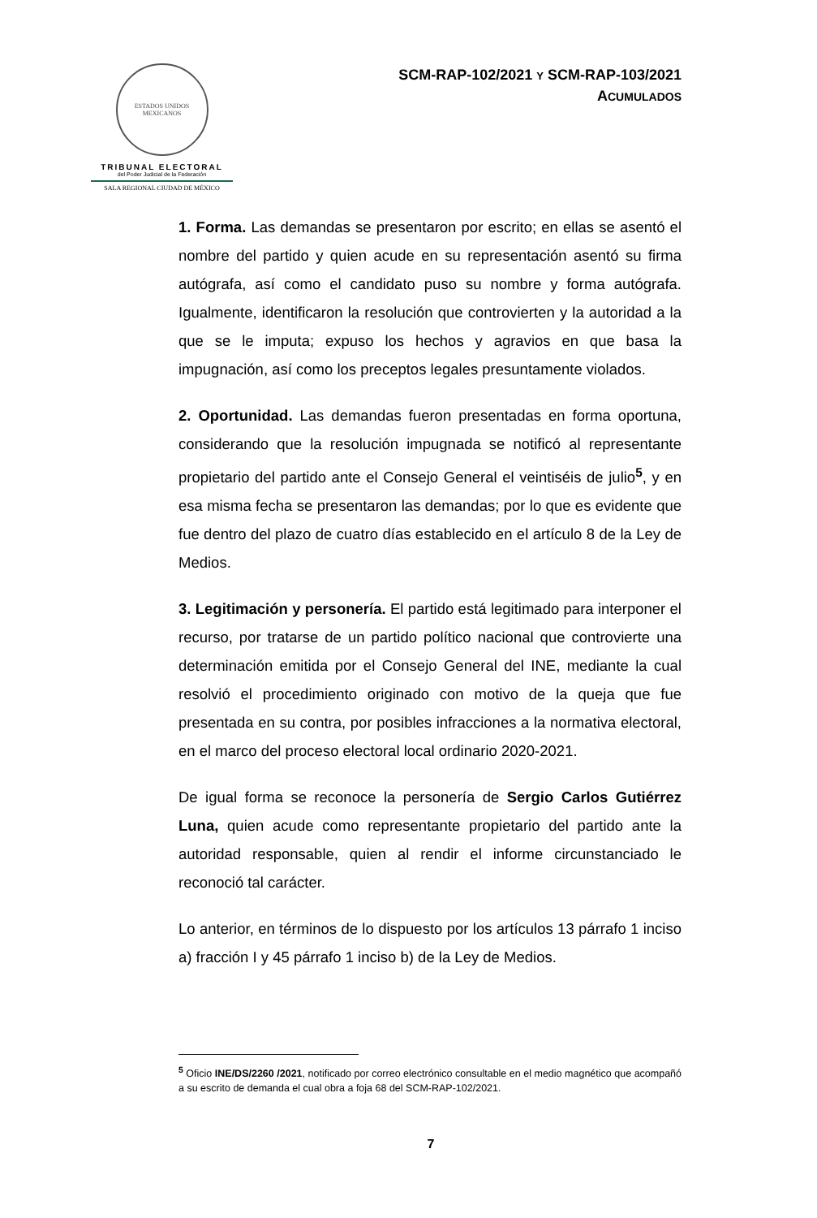ESTADOS UNIDOS MEXICANOS
TRIBUNAL ELECTORAL
del Poder Judicial de la Federación
SALA REGIONAL CIUDAD DE MÉXICO
SCM-RAP-102/2021 Y SCM-RAP-103/2021
ACUMULADOS
1. Forma. Las demandas se presentaron por escrito; en ellas se asentó el nombre del partido y quien acude en su representación asentó su firma autógrafa, así como el candidato puso su nombre y forma autógrafa. Igualmente, identificaron la resolución que controvierten y la autoridad a la que se le imputa; expuso los hechos y agravios en que basa la impugnación, así como los preceptos legales presuntamente violados.
2. Oportunidad. Las demandas fueron presentadas en forma oportuna, considerando que la resolución impugnada se notificó al representante propietario del partido ante el Consejo General el veintiséis de julio<sup>5</sup>, y en esa misma fecha se presentaron las demandas; por lo que es evidente que fue dentro del plazo de cuatro días establecido en el artículo 8 de la Ley de Medios.
3. Legitimación y personería. El partido está legitimado para interponer el recurso, por tratarse de un partido político nacional que controvierte una determinación emitida por el Consejo General del INE, mediante la cual resolvió el procedimiento originado con motivo de la queja que fue presentada en su contra, por posibles infracciones a la normativa electoral, en el marco del proceso electoral local ordinario 2020-2021.
De igual forma se reconoce la personería de Sergio Carlos Gutiérrez Luna, quien acude como representante propietario del partido ante la autoridad responsable, quien al rendir el informe circunstanciado le reconoció tal carácter.
Lo anterior, en términos de lo dispuesto por los artículos 13 párrafo 1 inciso a) fracción I y 45 párrafo 1 inciso b) de la Ley de Medios.
<sup>5</sup> Oficio INE/DS/2260 /2021, notificado por correo electrónico consultable en el medio magnético que acompañó a su escrito de demanda el cual obra a foja 68 del SCM-RAP-102/2021.
7